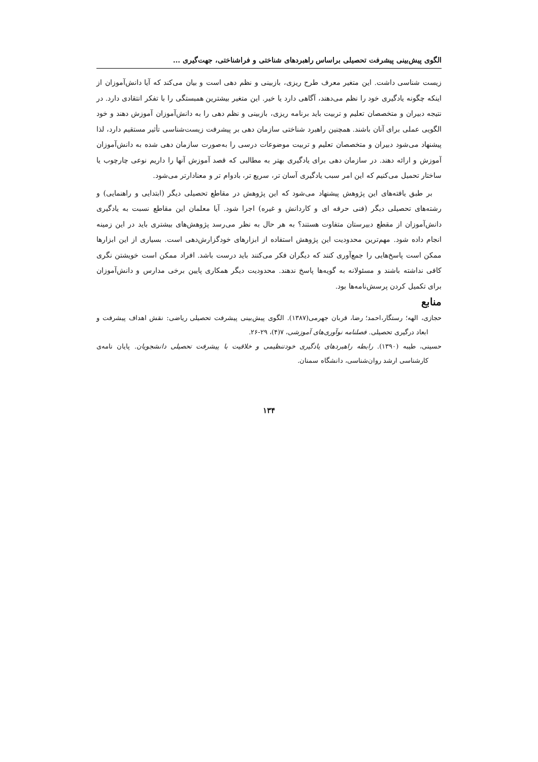الگوی پیش‌بینی پیشرفت تحصیلی براساس راهبردهای شناختی و فراشناختی، جهت‌گیری ...
زیست شناسی داشت. این متغیر معرف طرح ریزی، بازبینی و نظم دهی است و بیان می‌کند که آیا دانش‌آموزان از اینکه چگونه یادگیری خود را نظم می‌دهند، آگاهی دارد یا خیر. این متغیر بیشترین همبستگی را با تفکر انتقادی دارد. در نتیجه دبیران و متخصصان تعلیم و تربیت باید برنامه ریزی، بازبینی و نظم دهی را به دانش‌آموزان آموزش دهند و خود الگویی عملی برای آنان باشند. همچنین راهبرد شناختی سازمان دهی بر پیشرفت زیست‌شناسی تأثیر مستقیم دارد، لذا پیشنهاد می‌شود دبیران و متخصصان تعلیم و تربیت موضوعات درسی را به‌صورت سازمان دهی شده به دانش‌آموزان آموزش و ارائه دهند. در سازمان دهی برای یادگیری بهتر به مطالبی که قصد آموزش آنها را داریم نوعی چارچوب یا ساختار تحمیل می‌کنیم که این امر سبب یادگیری آسان تر، سریع تر، بادوام تر و معنادارتر می‌شود.
بر طبق یافته‌های این پژوهش پیشنهاد می‌شود که این پژوهش در مقاطع تحصیلی دیگر (ابتدایی و راهنمایی) و رشته‌های تحصیلی دیگر (فنی حرفه ای و کاردانش و غیره) اجرا شود. آیا معلمان این مقاطع نسبت به یادگیری دانش‌آموزان از مقطع دبیرستان متفاوت هستند؟ به هر حال به نظر می‌رسد پژوهش‌های بیشتری باید در این زمینه انجام داده شود. مهم‌ترین محدودیت این پژوهش استفاده از ابزارهای خودگزارش‌دهی است. بسیاری از این ابزارها ممکن است پاسخ‌هایی را جمع‌آوری کنند که دیگران فکر می‌کنند باید درست باشد. افراد ممکن است خویشتن نگری کافی نداشته باشند و مسئولانه به گویه‌ها پاسخ ندهند. محدودیت دیگر همکاری پایین برخی مدارس و دانش‌آموزان برای تکمیل کردن پرسش‌نامه‌ها بود.
منابع
حجازی، الهه؛ رستگار،احمد؛ رضا، قربان جهرمی(۱۳۸۷). الگوی پیش‌بینی پیشرفت تحصیلی ریاضی: نقش اهداف پیشرفت و ابعاد درگیری تحصیلی. فصلنامه نوآوری‌های آموزشی، ۷(۴)، ۲۹-۲۶.
حسینی، طیبه (۱۳۹۰). رابطه راهبردهای یادگیری خودتنظیمی و خلاقیت با پیشرفت تحصیلی دانشجویان. پایان نامه‌ی کارشناسی ارشد روان‌شناسی، دانشگاه سمنان.
۱۳۴